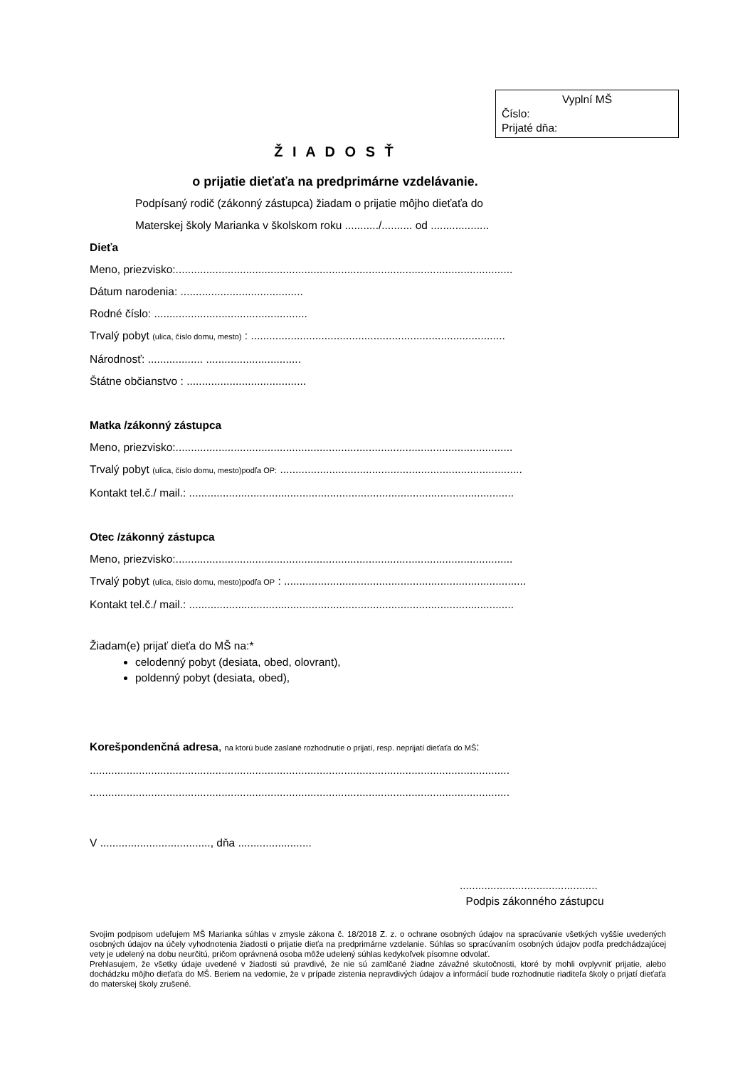Vyplní MŠ
Číslo:
Prijaté dňa:
Ž I A D O S Ť
o prijatie dieťaťa na predprimárne vzdelávanie.
Podpísaný rodič (zákonný zástupca) žiadam o prijatie môjho dieťaťa do
Materskej školy Marianka v školskom roku .........../.......... od ...................
Dieťa
Meno, priezvisko:..............................................................................................................
Dátum narodenia: ........................................
Rodné číslo: ..................................................
Trvalý pobyt (ulica, číslo domu, mesto) : ...................................................................................
Národnosť: .................. ...............................
Štátne občianstvo : .......................................
Matka /zákonný zástupca
Meno, priezvisko:..............................................................................................................
Trvalý pobyt (ulica, číslo domu, mesto)podľa OP: ...............................................................................
Kontakt tel.č./ mail.: ..........................................................................................................
Otec /zákonný zástupca
Meno, priezvisko:..............................................................................................................
Trvalý pobyt (ulica, číslo domu, mesto)podľa OP : ...............................................................................
Kontakt tel.č./ mail.: ..........................................................................................................
Žiadam(e) prijať dieťa do MŠ na:*
celodenný pobyt (desiata, obed, olovrant),
poldenný pobyt (desiata, obed),
Korešpondenčná adresa, na ktorú bude zaslané rozhodnutie o prijatí, resp. neprijatí dieťaťa do MŠ:
.........................................................................................................................................
.........................................................................................................................................
V ...................................., dňa ........................
.............................................
Podpis zákonného zástupcu
Svojim podpisom udeľujem MŠ Marianka súhlas v zmysle zákona č. 18/2018 Z. z. o ochrane osobných údajov na spracúvanie všetkých vyššie uvedených osobných údajov na účely vyhodnotenia žiadosti o prijatie dieťa na predprimárne vzdelanie. Súhlas so spracúvaním osobných údajov podľa predchádzajúcej vety je udelený na dobu neurčitú, pričom oprávnená osoba môže udelený súhlas kedykoľvek písomne odvolať.
Prehlasujem, že všetky údaje uvedené v žiadosti sú pravdivé, že nie sú zamlčané žiadne závažné skutočnosti, ktoré by mohli ovplyvniť prijatie, alebo dochádzku môjho dieťaťa do MŠ. Beriem na vedomie, že v prípade zistenia nepravdivých údajov a informácií bude rozhodnutie riaditeľa školy o prijatí dieťaťa do materskej školy zrušené.